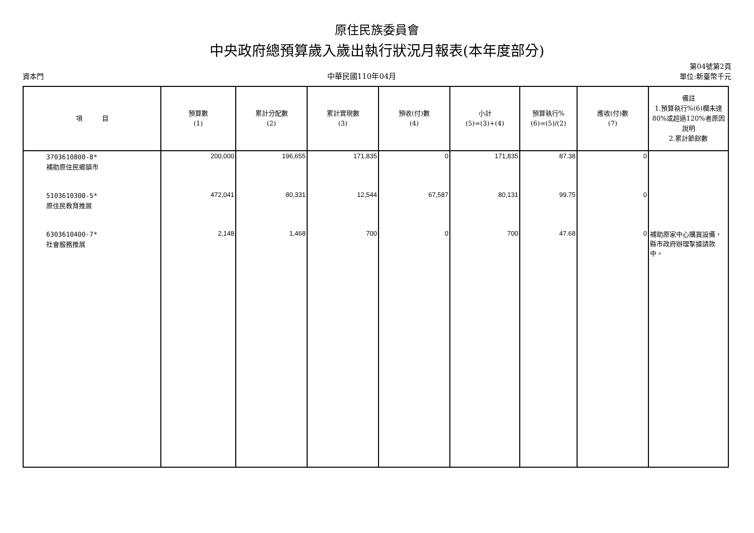原住民族委員會
中央政府總預算歲入歲出執行狀況月報表(本年度部分)
資本門
中華民國110年04月
第04號第2頁
單位:新臺幣千元
| 項 目 | 預算數 (1) | 累計分配數 (2) | 累計實現數 (3) | 預收(付)數 (4) | 小計 (5)=(3)+(4) | 預算執行% (6)=(5)/(2) | 應收(付)數 (7) | 備註 1.預算執行%(6)欄未達80%或超過120%者原因說明 2.累計節餘數 |
| --- | --- | --- | --- | --- | --- | --- | --- | --- |
| 3703610800-8* 補助原住民鄉鎮市 | 200,000 | 196,655 | 171,835 | 0 | 171,835 | 87.38 | 0 | |
| 5103610300-5* 原住民教育推展 | 472,041 | 80,331 | 12,544 | 67,587 | 80,131 | 99.75 | 0 | |
| 6303610400-7* 社會服務推展 | 2,148 | 1,468 | 700 | 0 | 700 | 47.68 | 0 | 補助原家中心購買設備，縣市政府辦理掣據請款中。 |